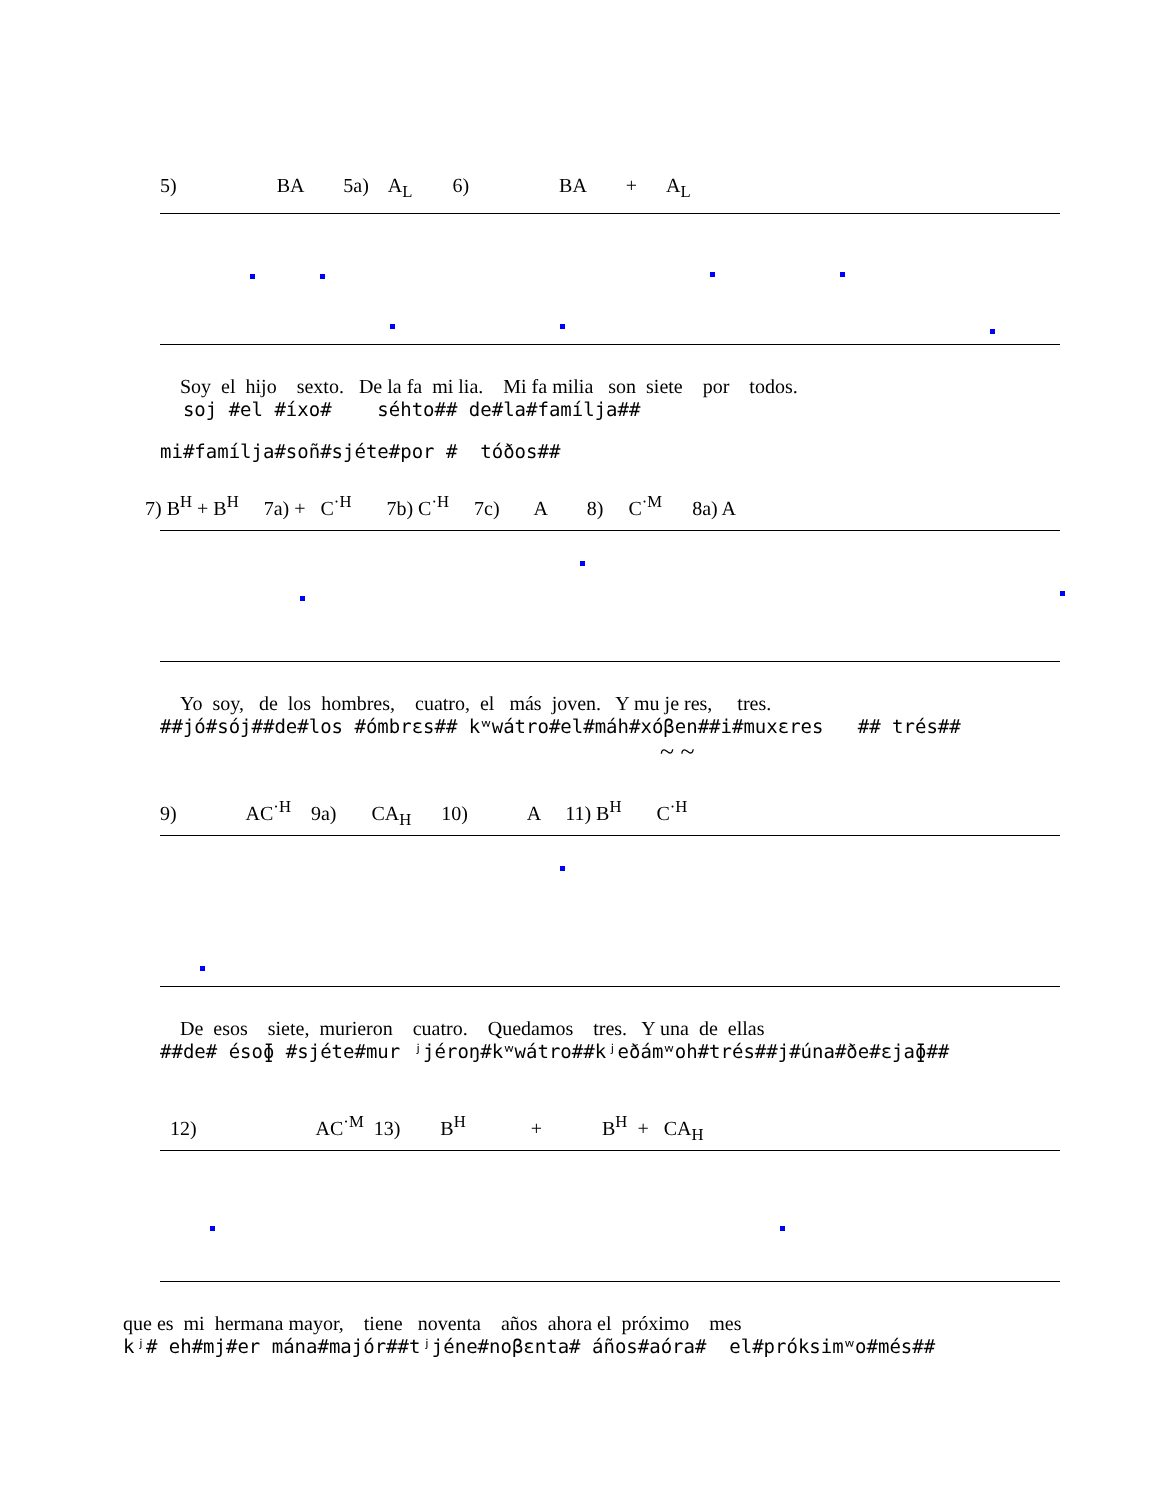5) BA 5a) A<sub>L</sub> 6) BA + A<sub>L</sub>
Soy el hijo sexto. De la fa mi lia. Mi fa milia son siete por todos.
soj #el #íxo# séhto## de#la#famílja##
mi#famílja#soñ#sjéte#por # tóðos##
7) B<sup>H</sup> + B<sup>H</sup> 7a) + C<sup>·H</sup> 7b) C<sup>·H</sup> 7c) A 8) C<sup>·M</sup> 8a) A
Yo soy, de los hombres, cuatro, el más joven. Y mu je res, tres.
##jó#sój##de#los #ómbrεs## kʷwátro#el#máh#xóβen##i#muxεres ## trés##
~ ~
9) AC<sup>·H</sup> 9a) CA<sub>H</sub> 10) A 11) B<sup>H</sup> C<sup>·H</sup>
De esos siete, murieron cuatro. Quedamos tres. Y una de ellas
##de# ésoɸ #sjéte#mur ʲjéroŋ#kʷwátro##kʲeðámʷoh#trés##j#úna#ðe#εjaɸ##
12) AC<sup>·M</sup> 13) B<sup>H</sup> + B<sup>H</sup> + CA<sub>H</sub>
que es mi hermana mayor, tiene noventa años ahora el próximo mes
kʲ# eh#mj#er mána#majór##tʲjéne#noβεnta# áños#aóra# el#próksimʷo#més##